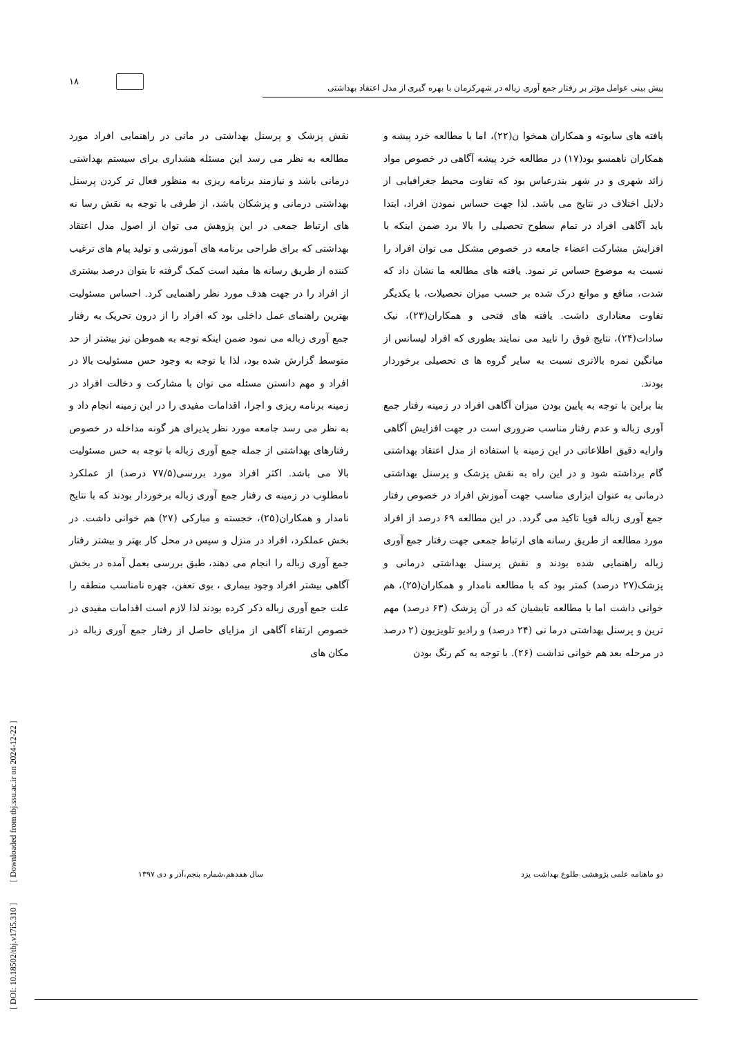۱۸
پیش بینی عوامل مؤثر بر رفتار جمع آوری زباله در شهرکرمان با بهره گیری از مدل اعتقاد بهداشتی
یافته های سابوته و همکاران همخوا ن(۲۲)، اما با مطالعه خرد پیشه و همکاران ناهمسو بود(۱۷) در مطالعه خرد پیشه آگاهی در خصوص مواد زائد شهری و در شهر بندرعباس بود که تفاوت محیط جغرافیایی از دلایل اختلاف در نتایج می باشد. لذا جهت حساس نمودن افراد، ابتدا باید آگاهی افراد در تمام سطوح تحصیلی را بالا برد ضمن اینکه با افزایش مشارکت اعضاء جامعه در خصوص مشکل می توان افراد را نسبت به موضوع حساس تر نمود. یافته های مطالعه ما نشان داد که شدت، منافع و موانع درک شده بر حسب میزان تحصیلات، با یکدیگر تفاوت معناداری داشت. یافته های فتحی و همکاران(۲۳)، نیک سادات(۲۴)، نتایج فوق را تایید می نمایند بطوری که افراد لیسانس از میانگین نمره بالاتری نسبت به سایر گروه ها ی تحصیلی برخوردار بودند.
بنا براین با توجه به پایین بودن میزان آگاهی افراد در زمینه رفتار جمع آوری زباله و عدم رفتار مناسب ضروری است در جهت افزایش آگاهی وارایه دقیق اطلاعاتی در این زمینه با استفاده از مدل اعتقاد بهداشتی گام برداشته شود و در این راه به نقش پزشک و پرسنل بهداشتی درمانی به عنوان ابزاری مناسب جهت آموزش افراد در خصوص رفتار جمع آوری زباله قویا تاکید می گردد. در این مطالعه ۶۹ درصد از افراد مورد مطالعه از طریق رسانه های ارتباط جمعی جهت رفتار جمع آوری زباله راهنمایی شده بودند و نقش پرسنل بهداشتی درمانی و پزشک(۲۷ درصد) کمتر بود که با مطالعه نامدار و همکاران(۲۵)، هم خوانی داشت اما با مطالعه تابشیان که در آن پزشک (۶۳ درصد) مهم ترین و پرسنل بهداشتی درما نی (۲۴ درصد) و رادیو تلویزیون (۲ درصد در مرحله بعد هم خوانی نداشت (۲۶). با توجه به کم رنگ بودن
نقش پزشک و پرسنل بهداشتی در مانی در راهنمایی افراد مورد مطالعه به نظر می رسد این مسئله هشداری برای سیستم بهداشتی درمانی باشد و نیازمند برنامه ریزی به منظور فعال تر کردن پرسنل بهداشتی درمانی و پزشکان باشد، از طرفی با توجه به نقش رسا نه های ارتباط جمعی در این پژوهش می توان از اصول مدل اعتقاد بهداشتی که برای طراحی برنامه های آموزشی و تولید پیام های ترغیب کننده از طریق رسانه ها مفید است کمک گرفته تا بتوان درصد بیشتری از افراد را در جهت هدف مورد نظر راهنمایی کرد. احساس مسئولیت بهترین راهنمای عمل داخلی بود که افراد را از درون تحریک به رفتار جمع آوری زباله می نمود ضمن اینکه توجه به هموطن نیز بیشتر از حد متوسط گزارش شده بود، لذا با توجه به وجود حس مسئولیت بالا در افراد و مهم دانستن مسئله می توان با مشارکت و دخالت افراد در زمینه برنامه ریزی و اجرا، اقدامات مفیدی را در این زمینه انجام داد و به نظر می رسد جامعه مورد نظر پذیرای هر گونه مداخله در خصوص رفتارهای بهداشتی از جمله جمع آوری زباله با توجه به حس مسئولیت بالا می باشد. اکثر افراد مورد بررسی(۷۷/۵ درصد) از عملکرد نامطلوب در زمینه ی رفتار جمع آوری زباله برخوردار بودند که با نتایج نامدار و همکاران(۲۵)، خجسته و مبارکی (۲۷) هم خوانی داشت. در بخش عملکرد، افراد در منزل و سپس در محل کار بهتر و بیشتر رفتار جمع آوری زباله را انجام می دهند، طبق بررسی بعمل آمده در بخش آگاهی بیشتر افراد وجود بیماری ، بوی تعفن، چهره نامناسب منطقه را علت جمع آوری زباله ذکر کرده بودند لذا لازم است اقدامات مفیدی در خصوص ارتقاء آگاهی از مزایای حاصل از رفتار جمع آوری زباله در مکان های
دو ماهنامه علمی پژوهشی طلوع بهداشت یزد سال هفدهم،شماره پنجم،آذر و دی ۱۳۹۷
[ DOI: 10.18502/tbj.v17i5.310 ] [ Downloaded from tbj.ssu.ac.ir on 2024-12-22 ]